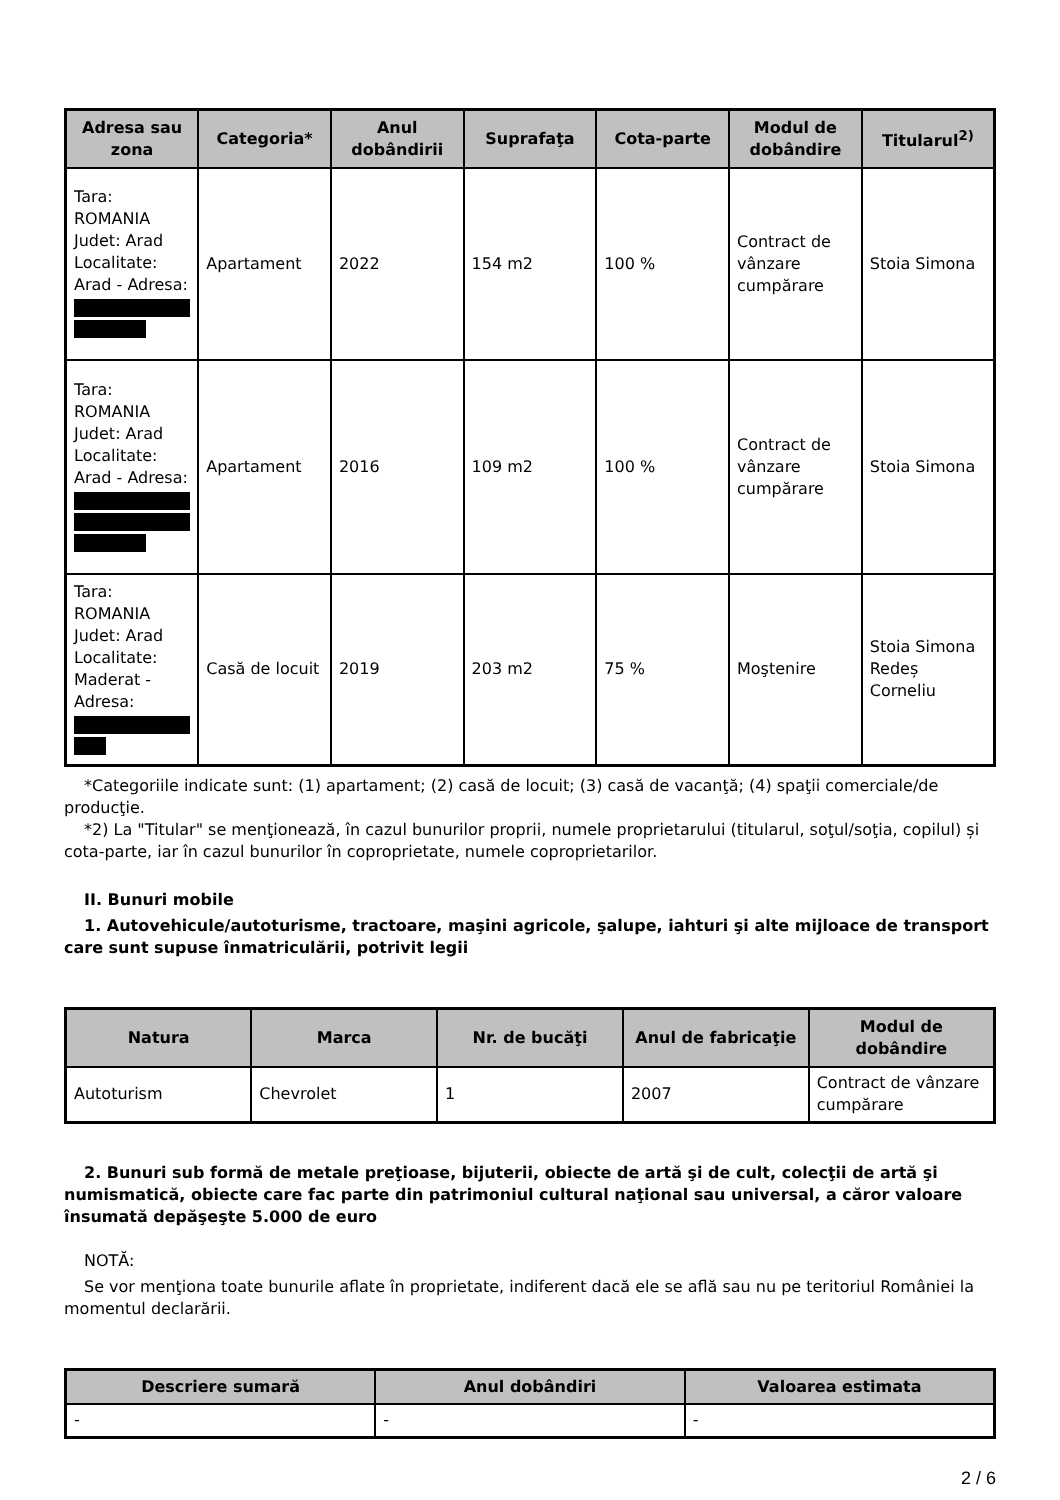| Adresa sau zona | Categoria* | Anul dobândirii | Suprafaţa | Cota-parte | Modul de dobândire | Titularul<sup>2)</sup> |
| --- | --- | --- | --- | --- | --- | --- |
| Tara: ROMANIA Judet: Arad Localitate: Arad - Adresa: | Apartament | 2022 | 154 m2 | 100 % | Contract de vânzare cumpărare | Stoia Simona |
| Tara: ROMANIA Judet: Arad Localitate: Arad - Adresa: | Apartament | 2016 | 109 m2 | 100 % | Contract de vânzare cumpărare | Stoia Simona |
| Tara: ROMANIA Judet: Arad Localitate: Maderat - Adresa: | Casă de locuit | 2019 | 203 m2 | 75 % | Moştenire | Stoia Simona Redeș Corneliu |
*Categoriile indicate sunt: (1) apartament; (2) casă de locuit; (3) casă de vacanţă; (4) spaţii comerciale/de producţie.
*2) La "Titular" se menţionează, în cazul bunurilor proprii, numele proprietarului (titularul, soţul/soţia, copilul) și cota-parte, iar în cazul bunurilor în coproprietate, numele coproprietarilor.
II. Bunuri mobile
1. Autovehicule/autoturisme, tractoare, maşini agricole, şalupe, iahturi şi alte mijloace de transport care sunt supuse înmatriculării, potrivit legii
| Natura | Marca | Nr. de bucăţi | Anul de fabricaţie | Modul de dobândire |
| --- | --- | --- | --- | --- |
| Autoturism | Chevrolet | 1 | 2007 | Contract de vânzare cumpărare |
2. Bunuri sub formă de metale preţioase, bijuterii, obiecte de artă şi de cult, colecţii de artă şi numismatică, obiecte care fac parte din patrimoniul cultural naţional sau universal, a căror valoare însumată depăşeşte 5.000 de euro
NOTĂ:
Se vor menţiona toate bunurile aflate în proprietate, indiferent dacă ele se află sau nu pe teritoriul României la momentul declarării.
| Descriere sumară | Anul dobândiri | Valoarea estimata |
| --- | --- | --- |
| - | - | - |
2 / 6